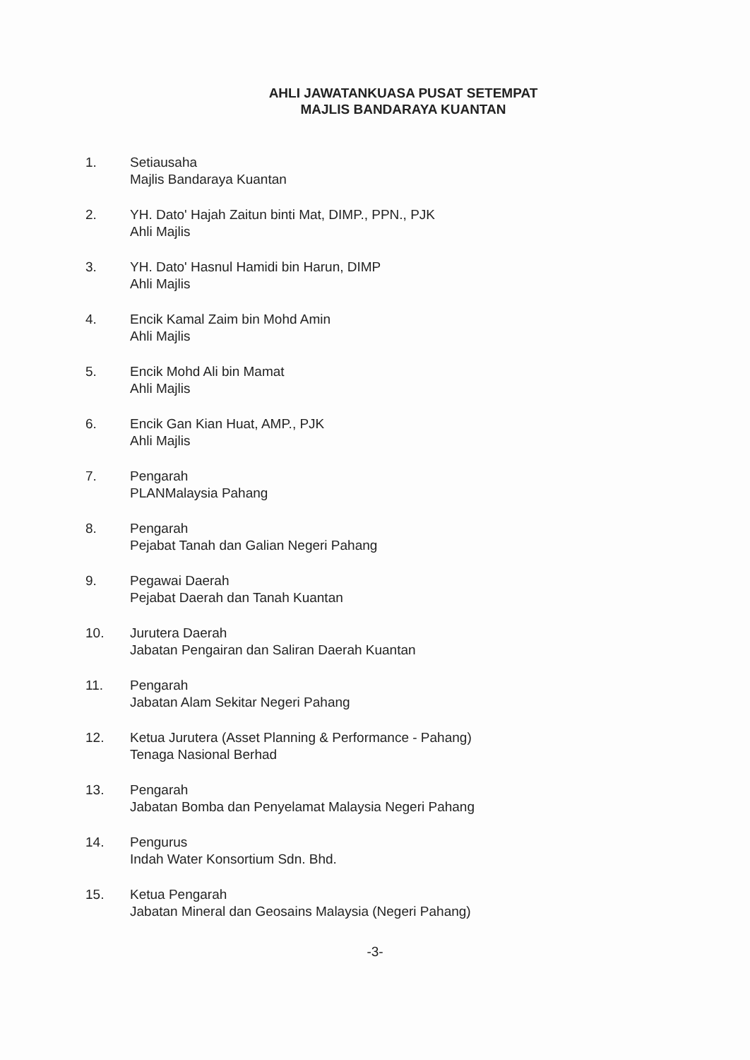AHLI JAWATANKUASA PUSAT SETEMPAT
MAJLIS BANDARAYA KUANTAN
1. Setiausaha
Majlis Bandaraya Kuantan
2. YH. Dato' Hajah Zaitun binti Mat, DIMP., PPN., PJK
Ahli Majlis
3. YH. Dato' Hasnul Hamidi bin Harun, DIMP
Ahli Majlis
4. Encik Kamal Zaim bin Mohd Amin
Ahli Majlis
5. Encik Mohd Ali bin Mamat
Ahli Majlis
6. Encik Gan Kian Huat, AMP., PJK
Ahli Majlis
7. Pengarah
PLANMalaysia Pahang
8. Pengarah
Pejabat Tanah dan Galian Negeri Pahang
9. Pegawai Daerah
Pejabat Daerah dan Tanah Kuantan
10. Jurutera Daerah
Jabatan Pengairan dan Saliran Daerah Kuantan
11. Pengarah
Jabatan Alam Sekitar Negeri Pahang
12. Ketua Jurutera (Asset Planning & Performance - Pahang)
Tenaga Nasional Berhad
13. Pengarah
Jabatan Bomba dan Penyelamat Malaysia Negeri Pahang
14. Pengurus
Indah Water Konsortium Sdn. Bhd.
15. Ketua Pengarah
Jabatan Mineral dan Geosains Malaysia (Negeri Pahang)
-3-